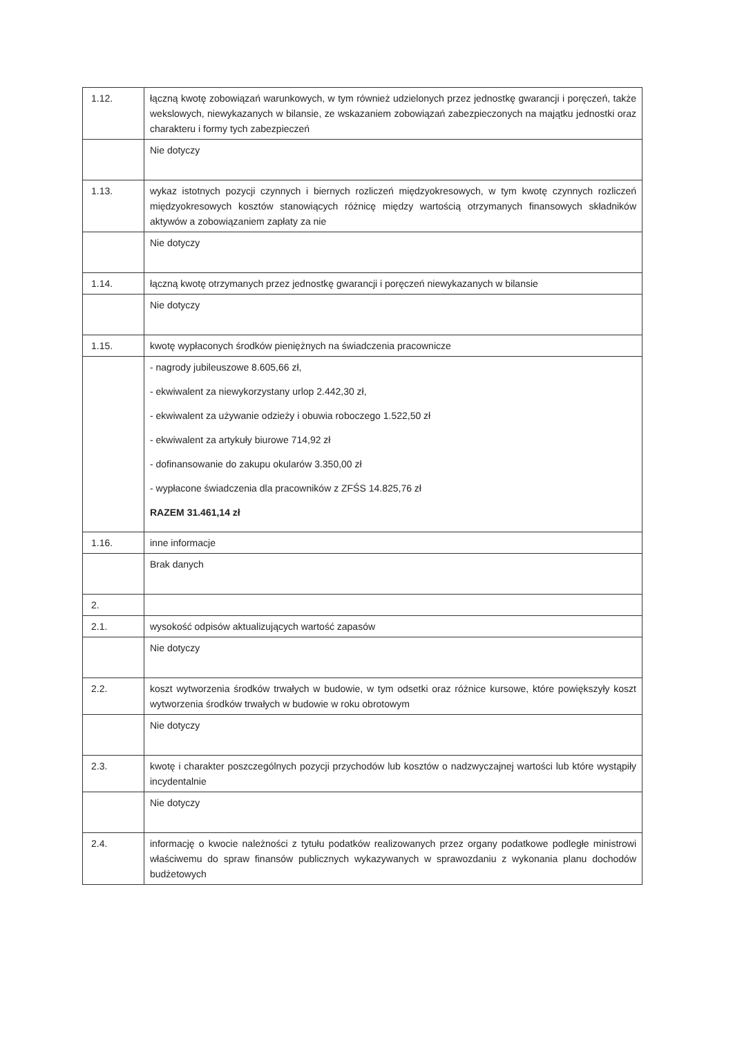| 1.12. | łączną kwotę zobowiązań warunkowych, w tym również udzielonych przez jednostkę gwarancji i poręczeń, także wekslowych, niewykazanych w bilansie, ze wskazaniem zobowiązań zabezpieczonych na majątku jednostki oraz charakteru i formy tych zabezpieczeń |
| | Nie dotyczy |
| 1.13. | wykaz istotnych pozycji czynnych i biernych rozliczeń międzyokresowych, w tym kwotę czynnych rozliczeń międzyokresowych kosztów stanowiących różnicę między wartością otrzymanych finansowych składników aktywów a zobowiązaniem zapłaty za nie |
| | Nie dotyczy |
| 1.14. | łączną kwotę otrzymanych przez jednostkę gwarancji i poręczeń niewykazanych w bilansie |
| | Nie dotyczy |
| 1.15. | kwotę wypłaconych środków pieniężnych na świadczenia pracownicze |
| | - nagrody jubileuszowe 8.605,66 zł, - ekwiwalent za niewykorzystany urlop 2.442,30 zł, - ekwiwalent za używanie odzieży i obuwia roboczego 1.522,50 zł - ekwiwalent za artykuły biurowe 714,92 zł - dofinansowanie do zakupu okularów 3.350,00 zł - wypłacone świadczenia dla pracowników z ZFŚS 14.825,76 zł RAZEM 31.461,14 zł |
| 1.16. | inne informacje |
| | Brak danych |
| 2. | |
| 2.1. | wysokość odpisów aktualizujących wartość zapasów |
| | Nie dotyczy |
| 2.2. | koszt wytworzenia środków trwałych w budowie, w tym odsetki oraz różnice kursowe, które powiększyły koszt wytworzenia środków trwałych w budowie w roku obrotowym |
| | Nie dotyczy |
| 2.3. | kwotę i charakter poszczególnych pozycji przychodów lub kosztów o nadzwyczajnej wartości lub które wystąpiły incydentalnie |
| | Nie dotyczy |
| 2.4. | informację o kwocie należności z tytułu podatków realizowanych przez organy podatkowe podległe ministrowi właściwemu do spraw finansów publicznych wykazywanych w sprawozdaniu z wykonania planu dochodów budżetowych |